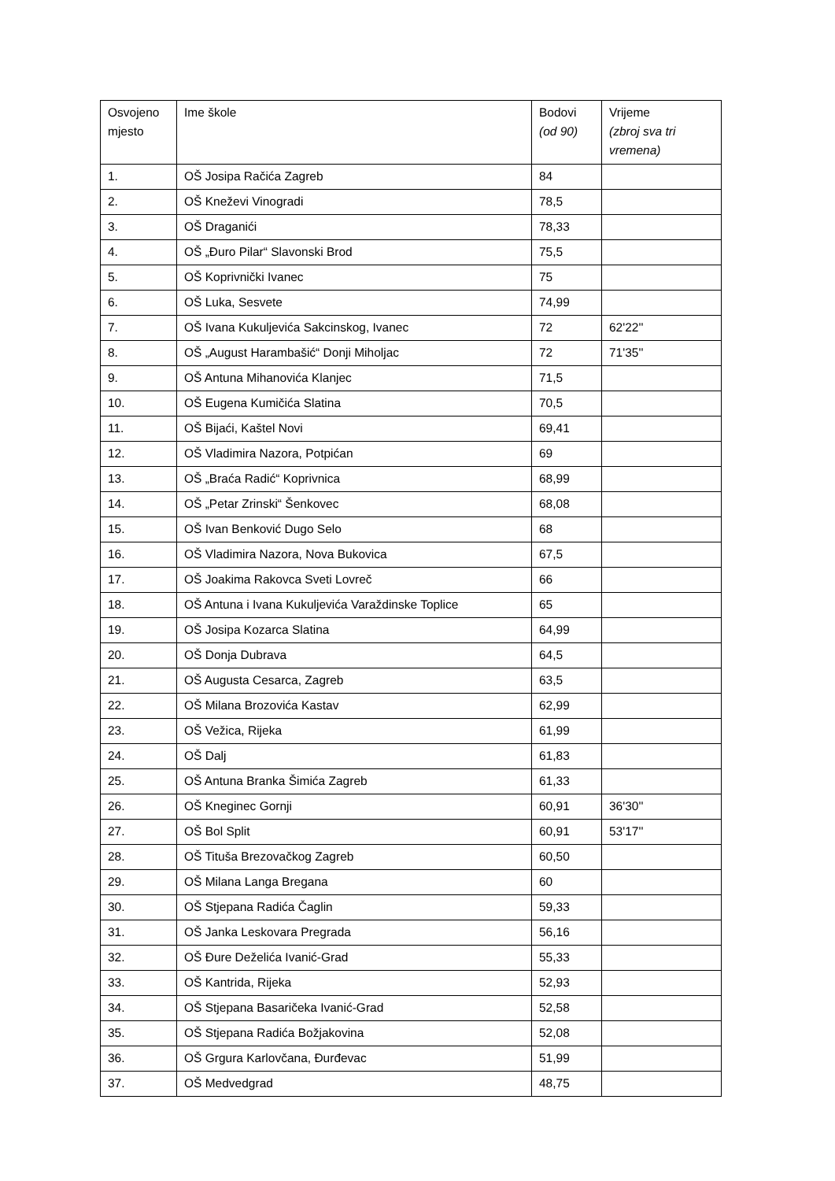| Osvojeno mjesto | Ime škole | Bodovi (od 90) | Vrijeme (zbroj sva tri vremena) |
| --- | --- | --- | --- |
| 1. | OŠ Josipa Račića Zagreb | 84 | |
| 2. | OŠ Kneževi Vinogradi | 78,5 | |
| 3. | OŠ Draganići | 78,33 | |
| 4. | OŠ „Đuro Pilar“ Slavonski Brod | 75,5 | |
| 5. | OŠ Koprivnički Ivanec | 75 | |
| 6. | OŠ Luka, Sesvete | 74,99 | |
| 7. | OŠ Ivana Kukuljevića Sakcinskog, Ivanec | 72 | 62'22'' |
| 8. | OŠ „August Harambašić“ Donji Miholjac | 72 | 71'35'' |
| 9. | OŠ Antuna Mihanovića Klanjec | 71,5 | |
| 10. | OŠ Eugena Kumičića Slatina | 70,5 | |
| 11. | OŠ Bijaći, Kaštel Novi | 69,41 | |
| 12. | OŠ Vladimira Nazora, Potpićan | 69 | |
| 13. | OŠ „Braća Radić“ Koprivnica | 68,99 | |
| 14. | OŠ „Petar Zrinski“ Šenkovec | 68,08 | |
| 15. | OŠ Ivan Benković Dugo Selo | 68 | |
| 16. | OŠ Vladimira Nazora, Nova Bukovica | 67,5 | |
| 17. | OŠ Joakima Rakovca Sveti Lovreč | 66 | |
| 18. | OŠ Antuna i Ivana Kukuljevića Varaždinske Toplice | 65 | |
| 19. | OŠ Josipa Kozarca Slatina | 64,99 | |
| 20. | OŠ Donja Dubrava | 64,5 | |
| 21. | OŠ Augusta Cesarca, Zagreb | 63,5 | |
| 22. | OŠ Milana Brozovića Kastav | 62,99 | |
| 23. | OŠ Vežica, Rijeka | 61,99 | |
| 24. | OŠ Dalj | 61,83 | |
| 25. | OŠ Antuna Branka Šimića Zagreb | 61,33 | |
| 26. | OŠ Kneginec Gornji | 60,91 | 36'30'' |
| 27. | OŠ Bol Split | 60,91 | 53'17'' |
| 28. | OŠ Tituša Brezovačkog Zagreb | 60,50 | |
| 29. | OŠ Milana Langa Bregana | 60 | |
| 30. | OŠ Stjepana Radića Čaglin | 59,33 | |
| 31. | OŠ Janka Leskovara Pregrada | 56,16 | |
| 32. | OŠ Đure Deželića Ivanić-Grad | 55,33 | |
| 33. | OŠ Kantrida, Rijeka | 52,93 | |
| 34. | OŠ Stjepana Basaričeka Ivanić-Grad | 52,58 | |
| 35. | OŠ Stjepana Radića Božjakovina | 52,08 | |
| 36. | OŠ Grgura Karlovčana, Đurđevac | 51,99 | |
| 37. | OŠ Medvedgrad | 48,75 | |